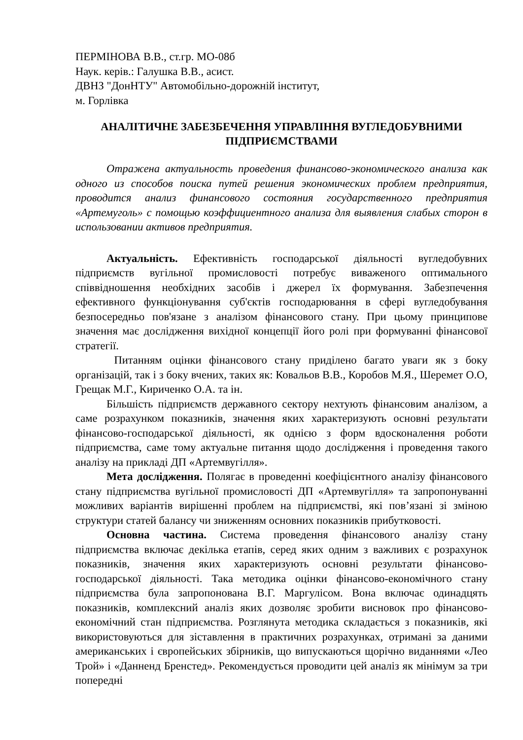ПЕРМІНОВА В.В., ст.гр. МО-08б
Наук. керів.: Галушка В.В., асист.
ДВНЗ "ДонНТУ" Автомобільно-дорожній інститут,
м. Горлівка
АНАЛІТИЧНЕ ЗАБЕЗБЕЧЕННЯ УПРАВЛІННЯ ВУГЛЕДОБУВНИМИ ПІДПРИЄМСТВАМИ
Отражена актуальность проведения финансово-экономического анализа как одного из способов поиска путей решения экономических проблем предприятия, проводится анализ финансового состояния государственного предприятия «Артемуголь» с помощью коэффициентного анализа для выявления слабых сторон в использовании активов предприятия.
Актуальність. Ефективність господарської діяльності вугледобувних підприємств вугільної промисловості потребує виваженого оптимального співвідношення необхідних засобів і джерел їх формування. Забезпечення ефективного функціонування суб'єктів господарювання в сфері вугледобування безпосередньо пов'язане з аналізом фінансового стану. При цьому принципове значення має дослідження вихідної концепції його ролі при формуванні фінансової стратегії.
Питанням оцінки фінансового стану приділено багато уваги як з боку організацій, так і з боку вчених, таких як: Ковальов В.В., Коробов М.Я., Шеремет О.О, Грещак М.Г., Кириченко О.А. та ін.
Більшість підприємств державного сектору нехтують фінансовим аналізом, а саме розрахунком показників, значення яких характеризують основні результати фінансово-господарської діяльності, як однією з форм вдосконалення роботи підприємства, саме тому актуальне питання щодо дослідження і проведення такого аналізу на прикладі ДП «Артемвугілля».
Мета дослідження. Полягає в проведенні коефіцієнтного аналізу фінансового стану підприємства вугільної промисловості ДП «Артемвугілля» та запропонуванні можливих варіантів вирішенні проблем на підприємстві, які пов’язані зі зміною структури статей балансу чи зниженням основних показників прибутковості.
Основна частина. Система проведення фінансового аналізу стану підприємства включає декілька етапів, серед яких одним з важливих є розрахунок показників, значення яких характеризують основні результати фінансово-господарської діяльності. Така методика оцінки фінансово-економічного стану підприємства була запропонована В.Г. Маргулісом. Вона включає одинадцять показників, комплексний аналіз яких дозволяє зробити висновок про фінансово-економічний стан підприємства. Розглянута методика складається з показників, які використовуються для зіставлення в практичних розрахунках, отримані за даними американських і європейських збірників, що випускаються щорічно виданнями «Лео Трой» і «Данненд Бренстед». Рекомендується проводити цей аналіз як мінімум за три попередні